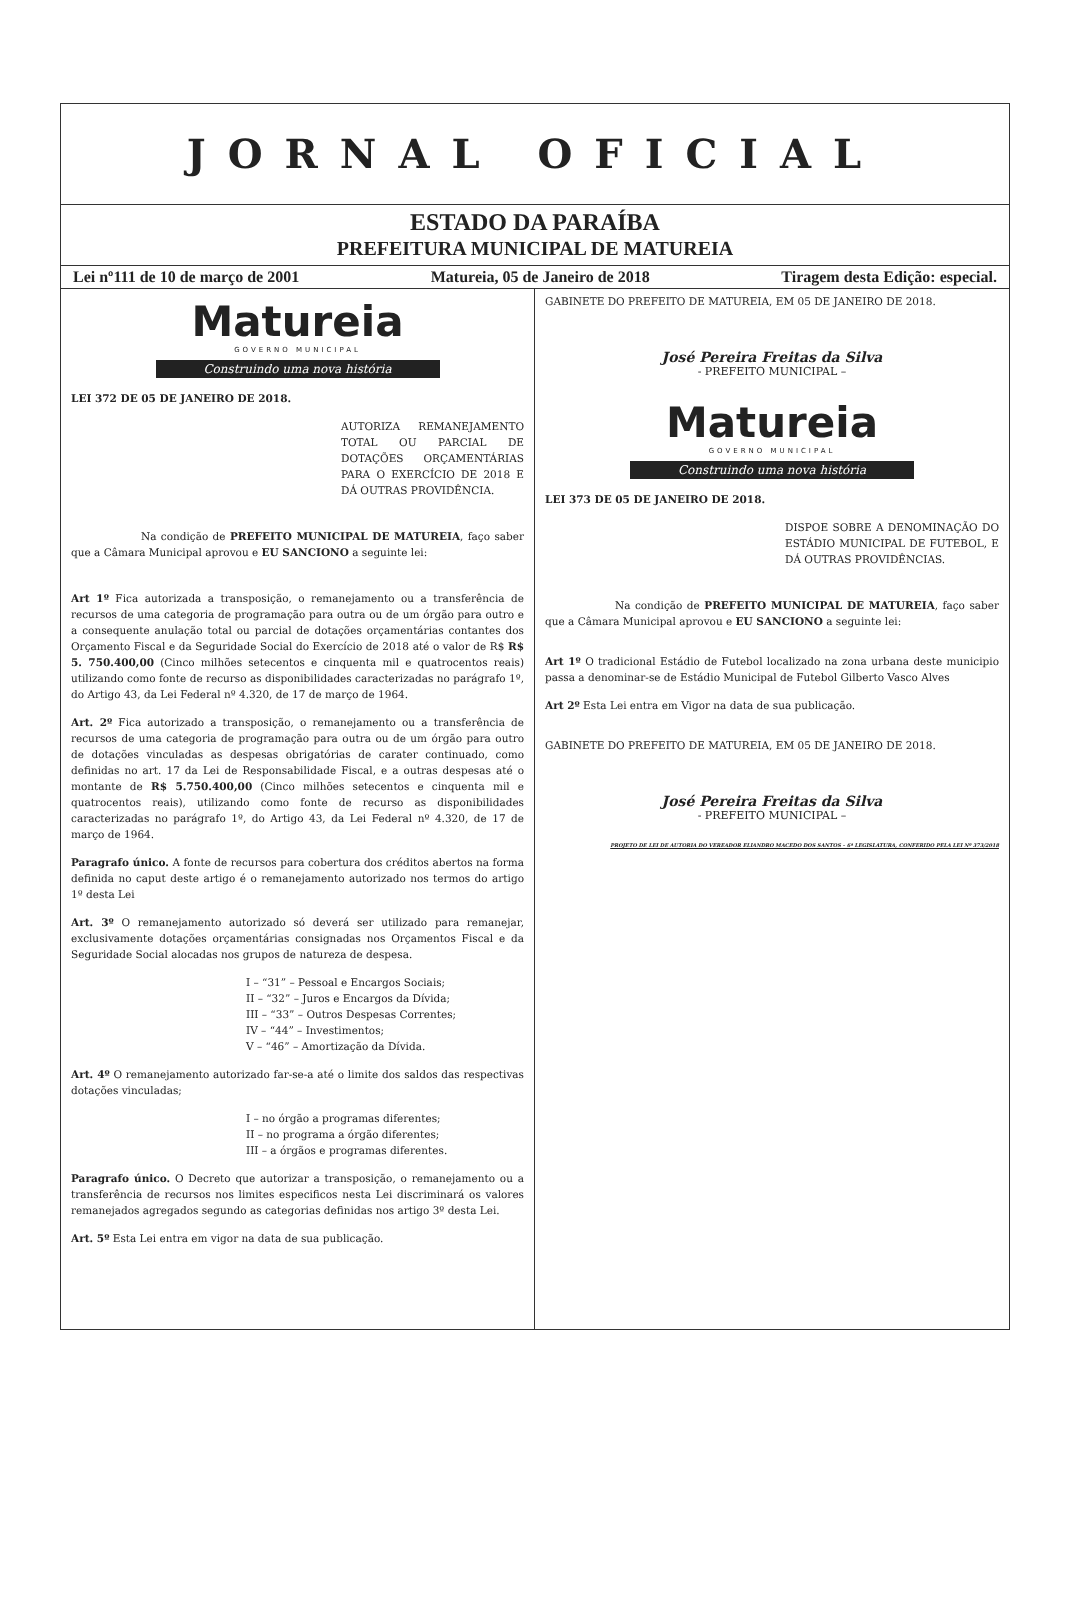JORNAL OFICIAL
ESTADO DA PARAÍBA
PREFEITURA MUNICIPAL DE MATUREIA
Lei nº111 de 10 de março de 2001 Matureia, 05 de Janeiro de 2018 Tiragem desta Edição: especial.
Matureia
GOVERNO MUNICIPAL
Construindo uma nova história
LEI 372 DE 05 DE JANEIRO DE 2018.
AUTORIZA REMANEJAMENTO TOTAL OU PARCIAL DE DOTAÇÕES ORÇAMENTÁRIAS PARA O EXERCÍCIO DE 2018 E DÁ OUTRAS PROVIDÊNCIA.
Na condição de PREFEITO MUNICIPAL DE MATUREIA, faço saber que a Câmara Municipal aprovou e EU SANCIONO a seguinte lei:
Art 1º Fica autorizada a transposição, o remanejamento ou a transferência de recursos de uma categoria de programação para outra ou de um órgão para outro e a consequente anulação total ou parcial de dotações orçamentárias contantes dos Orçamento Fiscal e da Seguridade Social do Exercício de 2018 até o valor de R$ R$ 5. 750.400,00 (Cinco milhões setecentos e cinquenta mil e quatrocentos reais) utilizando como fonte de recurso as disponibilidades caracterizadas no parágrafo 1º, do Artigo 43, da Lei Federal nº 4.320, de 17 de março de 1964.
Art. 2º Fica autorizado a transposição, o remanejamento ou a transferência de recursos de uma categoria de programação para outra ou de um órgão para outro de dotações vinculadas as despesas obrigatórias de carater continuado, como definidas no art. 17 da Lei de Responsabilidade Fiscal, e a outras despesas até o montante de R$ 5.750.400,00 (Cinco milhões setecentos e cinquenta mil e quatrocentos reais), utilizando como fonte de recurso as disponibilidades caracterizadas no parágrafo 1º, do Artigo 43, da Lei Federal nº 4.320, de 17 de março de 1964.
Paragrafo único. A fonte de recursos para cobertura dos créditos abertos na forma definida no caput deste artigo é o remanejamento autorizado nos termos do artigo 1º desta Lei
Art. 3º O remanejamento autorizado só deverá ser utilizado para remanejar, exclusivamente dotações orçamentárias consignadas nos Orçamentos Fiscal e da Seguridade Social alocadas nos grupos de natureza de despesa.
I – “31” – Pessoal e Encargos Sociais;
II – “32” – Juros e Encargos da Dívida;
III – “33” – Outros Despesas Correntes;
IV – “44” – Investimentos;
V – “46” – Amortização da Dívida.
Art. 4º O remanejamento autorizado far-se-a até o limite dos saldos das respectivas dotações vinculadas;
I – no órgão a programas diferentes;
II – no programa a órgão diferentes;
III – a órgãos e programas diferentes.
Paragrafo único. O Decreto que autorizar a transposição, o remanejamento ou a transferência de recursos nos limites especificos nesta Lei discriminará os valores remanejados agregados segundo as categorias definidas nos artigo 3º desta Lei.
Art. 5º Esta Lei entra em vigor na data de sua publicação.
GABINETE DO PREFEITO DE MATUREIA, EM 05 DE JANEIRO DE 2018.
José Pereira Freitas da Silva
- PREFEITO MUNICIPAL –
Matureia
GOVERNO MUNICIPAL
Construindo uma nova história
LEI 373 DE 05 DE JANEIRO DE 2018.
DISPOE SOBRE A DENOMINAÇÃO DO ESTÁDIO MUNICIPAL DE FUTEBOL, E DÁ OUTRAS PROVIDÊNCIAS.
Na condição de PREFEITO MUNICIPAL DE MATUREIA, faço saber que a Câmara Municipal aprovou e EU SANCIONO a seguinte lei:
Art 1º O tradicional Estádio de Futebol localizado na zona urbana deste municipio passa a denominar-se de Estádio Municipal de Futebol Gilberto Vasco Alves
Art 2º Esta Lei entra em Vigor na data de sua publicação.
GABINETE DO PREFEITO DE MATUREIA, EM 05 DE JANEIRO DE 2018.
José Pereira Freitas da Silva
- PREFEITO MUNICIPAL –
PROJETO DE LEI DE AUTORIA DO VEREADOR ELIANDRO MACEDO DOS SANTOS – 6ª LEGISLATURA, CONFERIDO PELA LEI Nº 373/2018